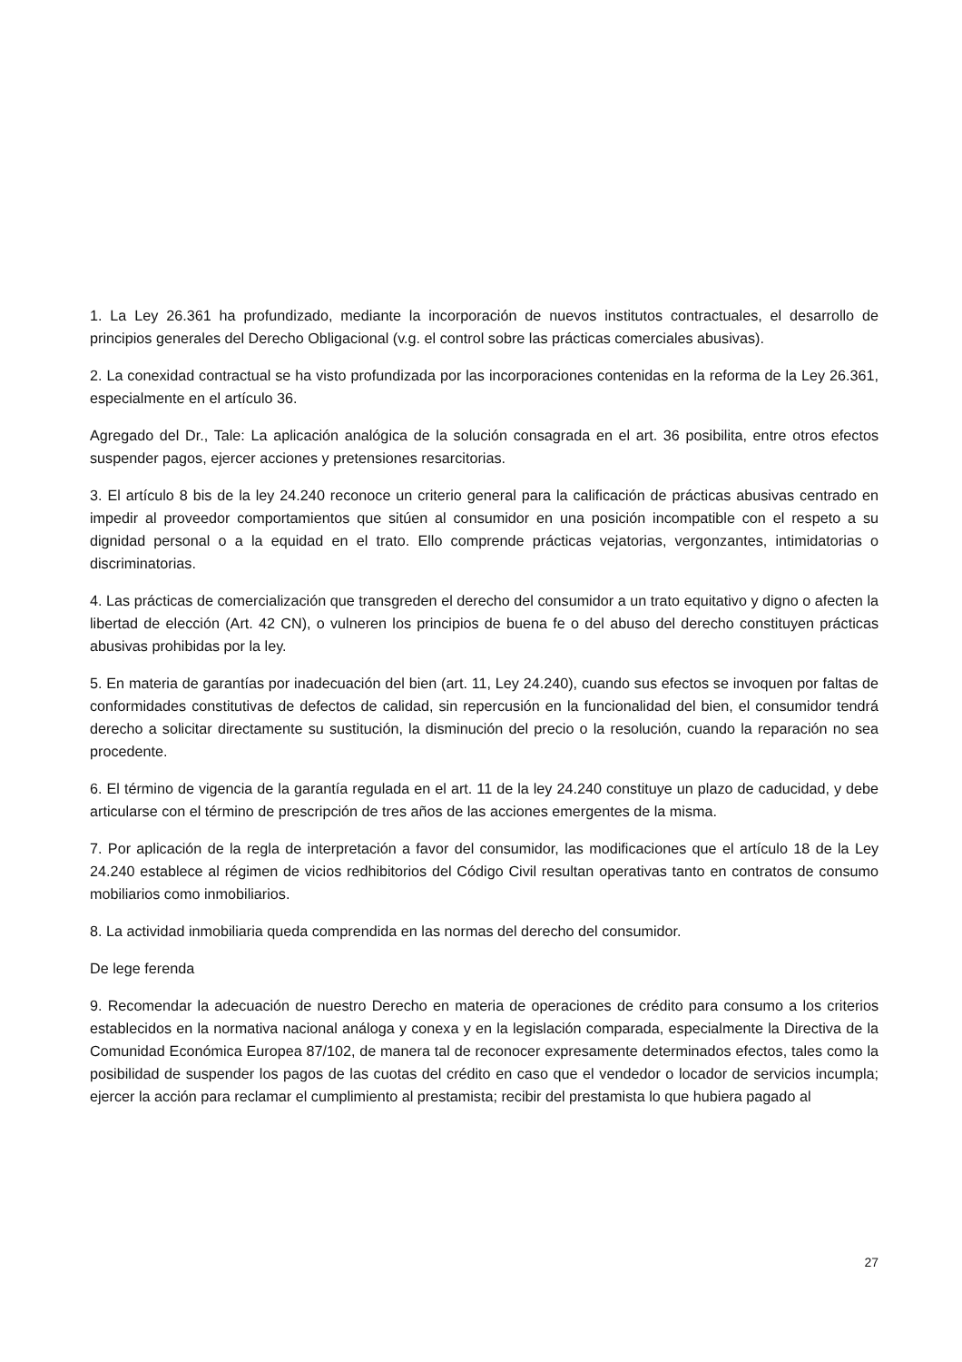1. La Ley 26.361 ha profundizado, mediante la incorporación de nuevos institutos contractuales, el desarrollo de principios generales del Derecho Obligacional (v.g. el control sobre las prácticas comerciales abusivas).
2. La conexidad contractual se ha visto profundizada por las incorporaciones contenidas en la reforma de la Ley 26.361, especialmente en el artículo 36.
Agregado del Dr., Tale: La aplicación analógica de la solución consagrada en el art. 36 posibilita, entre otros efectos suspender pagos, ejercer acciones y pretensiones resarcitorias.
3. El artículo 8 bis de la ley 24.240 reconoce un criterio general para la calificación de prácticas abusivas centrado en impedir al proveedor comportamientos que sitúen al consumidor en una posición incompatible con el respeto a su dignidad personal o a la equidad en el trato. Ello comprende prácticas vejatorias, vergonzantes, intimidatorias o discriminatorias.
4. Las prácticas de comercialización que transgreden el derecho del consumidor a un trato equitativo y digno o afecten la libertad de elección (Art. 42 CN), o vulneren los principios de buena fe o del abuso del derecho constituyen prácticas abusivas prohibidas por la ley.
5. En materia de garantías por inadecuación del bien (art. 11, Ley 24.240), cuando sus efectos se invoquen por faltas de conformidades constitutivas de defectos de calidad, sin repercusión en la funcionalidad del bien, el consumidor tendrá derecho a solicitar directamente su sustitución, la disminución del precio o la resolución, cuando la reparación no sea procedente.
6. El término de vigencia de la garantía regulada en el art. 11 de la ley 24.240 constituye un plazo de caducidad, y debe articularse con el término de prescripción de tres años de las acciones emergentes de la misma.
7. Por aplicación de la regla de interpretación a favor del consumidor, las modificaciones que el artículo 18 de la Ley 24.240 establece al régimen de vicios redhibitorios del Código Civil resultan operativas tanto en contratos de consumo mobiliarios como inmobiliarios.
8. La actividad inmobiliaria queda comprendida en las normas del derecho del consumidor.
De lege ferenda
9. Recomendar la adecuación de nuestro Derecho en materia de operaciones de crédito para consumo a los criterios establecidos en la normativa nacional análoga y conexa y en la legislación comparada, especialmente la Directiva de la Comunidad Económica Europea 87/102, de manera tal de reconocer expresamente determinados efectos, tales como la posibilidad de suspender los pagos de las cuotas del crédito en caso que el vendedor o locador de servicios incumpla; ejercer la acción para reclamar el cumplimiento al prestamista; recibir del prestamista lo que hubiera pagado al
27